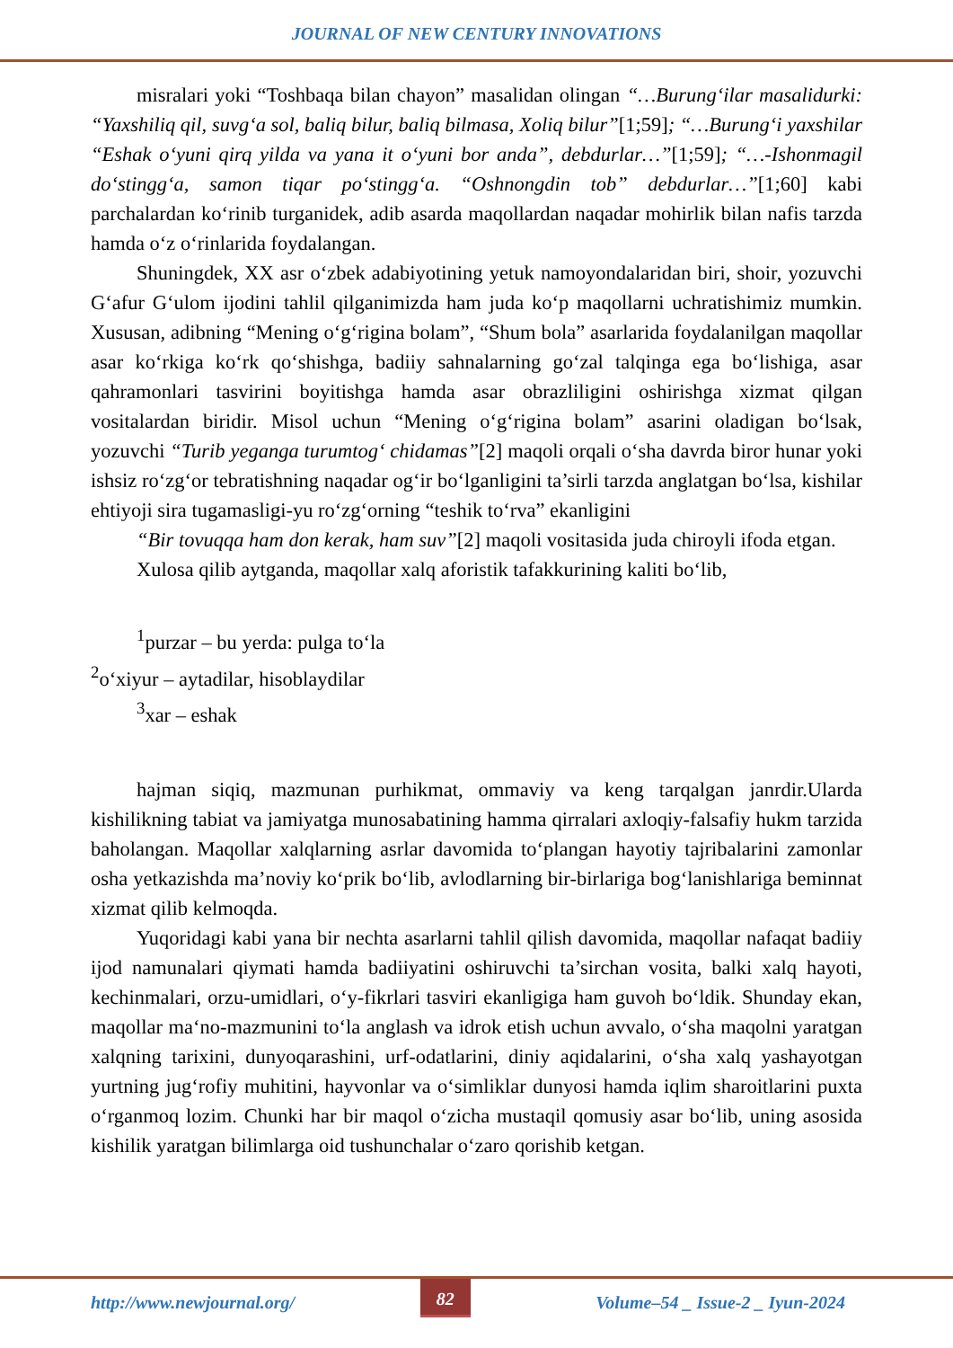JOURNAL OF NEW CENTURY INNOVATIONS
misralari yoki “Toshbaqa bilan chayon” masalidan olingan “…Burung‘ilar masalidurki: “Yaxshiliq qil, suvg‘a sol, baliq bilur, baliq bilmasa, Xoliq bilur”[1;59]; “…Burung‘i yaxshilar “Eshak o‘yuni qirq yilda va yana it o‘yuni bor anda”, debdurlar…”[1;59]; “…-Ishonmagil do‘stingg‘a, samon tiqar po‘stingg‘a. “Oshnongdin tob” debdurlar…”[1;60] kabi parchalardan ko‘rinib turganidek, adib asarda maqollardan naqadar mohirlik bilan nafis tarzda hamda o‘z o‘rinlarida foydalangan.
Shuningdek, XX asr o‘zbek adabiyotining yetuk namoyondalaridan biri, shoir, yozuvchi G‘afur G‘ulom ijodini tahlil qilganimizda ham juda ko‘p maqollarni uchratishimiz mumkin. Xususan, adibning “Mening o‘g‘rigina bolam”, “Shum bola” asarlarida foydalanilgan maqollar asar ko‘rkiga ko‘rk qo‘shishga, badiiy sahnalarning go‘zal talqinga ega bo‘lishiga, asar qahramonlari tasvirini boyitishga hamda asar obrazliligini oshirishga xizmat qilgan vositalardan biridir. Misol uchun “Mening o‘g‘rigina bolam” asarini oladigan bo‘lsak, yozuvchi “Turib yeganga turumtog‘ chidamas”[2] maqoli orqali o‘sha davrda biror hunar yoki ishsiz ro‘zg‘or tebratishning naqadar og‘ir bo‘lganligini ta’sirli tarzda anglatgan bo‘lsa, kishilar ehtiyoji sira tugamasligi-yu ro‘zg‘orning “teshik to‘rva” ekanligini
“Bir tovuqqa ham don kerak, ham suv”[2] maqoli vositasida juda chiroyli ifoda etgan.
Xulosa qilib aytganda, maqollar xalq aforistik tafakkurining kaliti bo‘lib,
<sup>1</sup> purzar – bu yerda: pulga to‘la
<sup>2</sup> o‘xiyur – aytadilar, hisoblaydilar
<sup>3</sup> xar – eshak
hajman siqiq, mazmunan purhikmat, ommaviy va keng tarqalgan janrdir.Ularda kishilikning tabiat va jamiyatga munosabatining hamma qirralari axloqiy-falsafiy hukm tarzida baholangan. Maqollar xalqlarning asrlar davomida to‘plangan hayotiy tajribalarini zamonlar osha yetkazishda ma’noviy ko‘prik bo‘lib, avlodlarning bir-birlariga bog‘lanishlariga beminnat xizmat qilib kelmoqda.
Yuqoridagi kabi yana bir nechta asarlarni tahlil qilish davomida, maqollar nafaqat badiiy ijod namunalari qiymati hamda badiiyatini oshiruvchi ta’sirchan vosita, balki xalq hayoti, kechinmalari, orzu-umidlari, o‘y-fikrlari tasviri ekanligiga ham guvoh bo‘ldik. Shunday ekan, maqollar ma‘no-mazmunini to‘la anglash va idrok etish uchun avvalo, o‘sha maqolni yaratgan xalqning tarixini, dunyoqarashini, urf-odatlarini, diniy aqidalarini, o‘sha xalq yashayotgan yurtning jug‘rofiy muhitini, hayvonlar va o‘simliklar dunyosi hamda iqlim sharoitlarini puxta o‘rganmoq lozim. Chunki har bir maqol o‘zicha mustaqil qomusiy asar bo‘lib, uning asosida kishilik yaratgan bilimlarga oid tushunchalar o‘zaro qorishib ketgan.
http://www.newjournal.org/
82
Volume–54 _ Issue-2 _ Iyun-2024